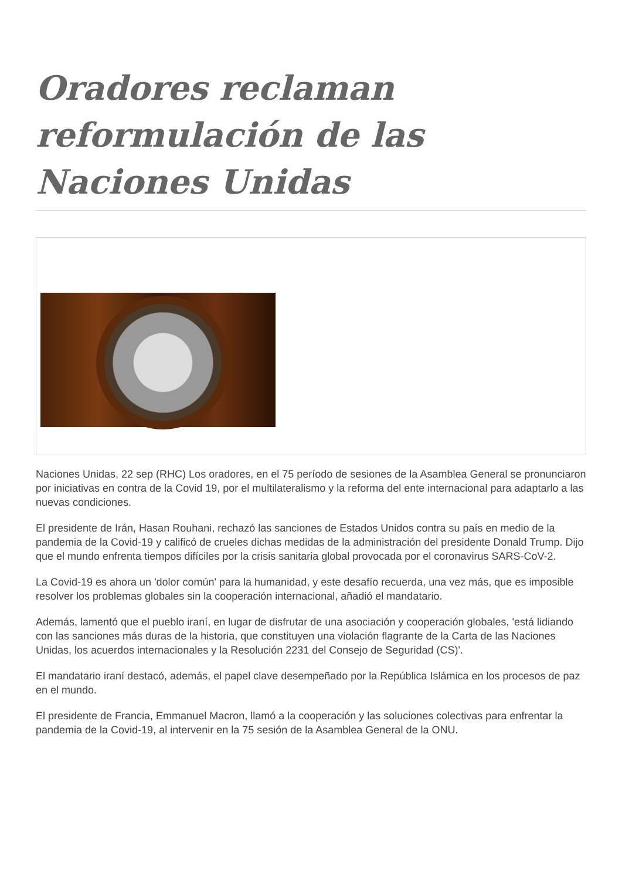Oradores reclaman reformulación de las Naciones Unidas
Naciones Unidas, 22 sep (RHC) Los oradores, en el 75 período de sesiones de la Asamblea General se pronunciaron por iniciativas en contra de la Covid 19, por el multilateralismo y la reforma del ente internacional para adaptarlo a las nuevas condiciones.
El presidente de Irán, Hasan Rouhani, rechazó las sanciones de Estados Unidos contra su país en medio de la pandemia de la Covid-19 y calificó de crueles dichas medidas de la administración del presidente Donald Trump. Dijo que el mundo enfrenta tiempos difíciles por la crisis sanitaria global provocada por el coronavirus SARS-CoV-2.
La Covid-19 es ahora un 'dolor común' para la humanidad, y este desafío recuerda, una vez más, que es imposible resolver los problemas globales sin la cooperación internacional, añadió el mandatario.
Además, lamentó que el pueblo iraní, en lugar de disfrutar de una asociación y cooperación globales, 'está lidiando con las sanciones más duras de la historia, que constituyen una violación flagrante de la Carta de las Naciones Unidas, los acuerdos internacionales y la Resolución 2231 del Consejo de Seguridad (CS)'.
El mandatario iraní destacó, además, el papel clave desempeñado por la República Islámica en los procesos de paz en el mundo.
El presidente de Francia, Emmanuel Macron, llamó a la cooperación y las soluciones colectivas para enfrentar la pandemia de la Covid-19, al intervenir en la 75 sesión de la Asamblea General de la ONU.